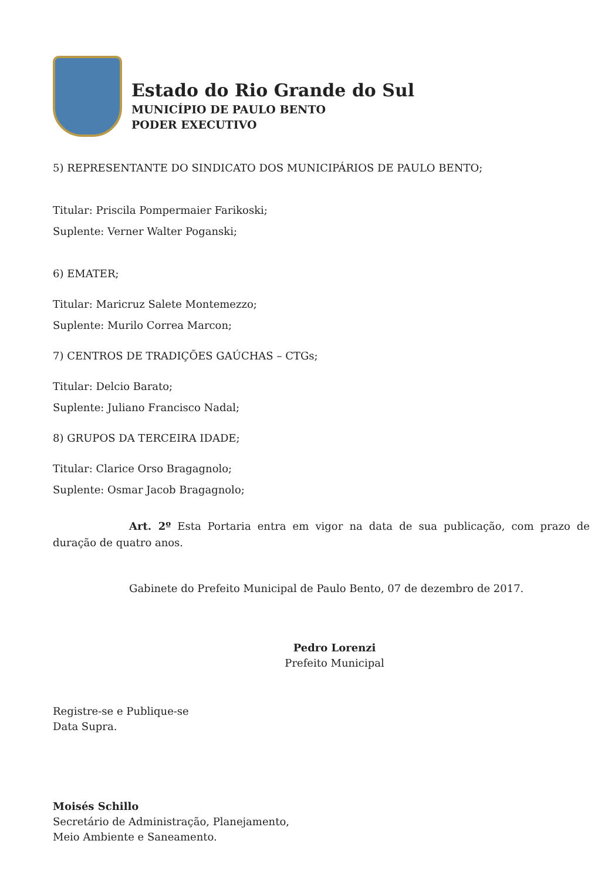Estado do Rio Grande do Sul
MUNICÍPIO DE PAULO BENTO
PODER EXECUTIVO
5) REPRESENTANTE DO SINDICATO DOS MUNICIPÁRIOS DE PAULO BENTO;
Titular: Priscila Pompermaier Farikoski;
Suplente: Verner Walter Poganski;
6) EMATER;
Titular: Maricruz Salete Montemezzo;
Suplente: Murilo Correa Marcon;
7) CENTROS DE TRADIÇÕES GAÚCHAS – CTGs;
Titular: Delcio Barato;
Suplente: Juliano Francisco Nadal;
8) GRUPOS DA TERCEIRA IDADE;
Titular: Clarice Orso Bragagnolo;
Suplente: Osmar Jacob Bragagnolo;
Art. 2º Esta Portaria entra em vigor na data de sua publicação, com prazo de duração de quatro anos.
Gabinete do Prefeito Municipal de Paulo Bento, 07 de dezembro de 2017.
Pedro Lorenzi
Prefeito Municipal
Registre-se e Publique-se
Data Supra.
Moisés Schillo
Secretário de Administração, Planejamento,
Meio Ambiente e Saneamento.